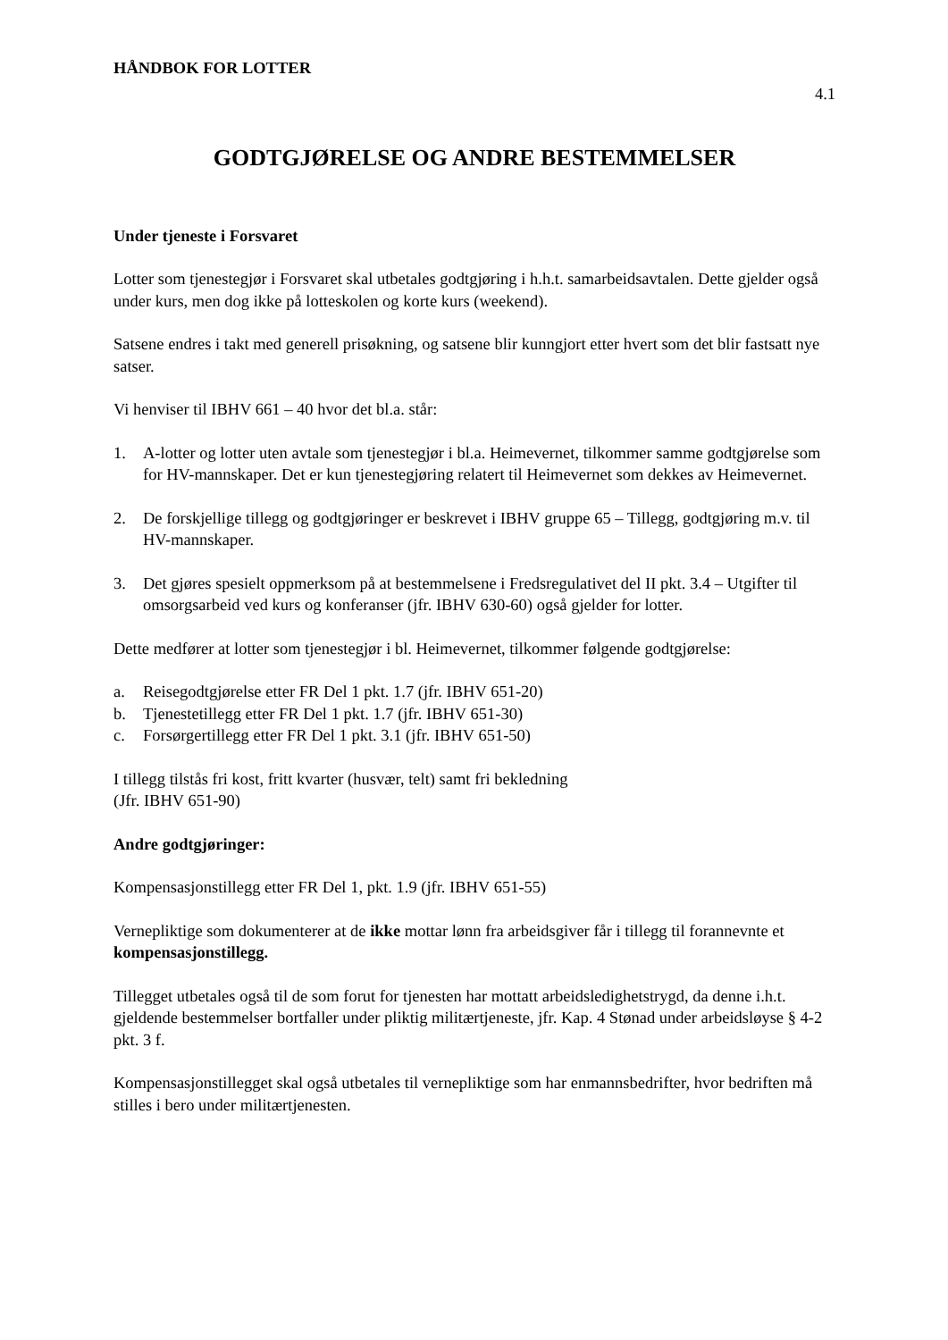HÅNDBOK FOR LOTTER
4.1
GODTGJØRELSE OG ANDRE BESTEMMELSER
Under tjeneste i Forsvaret
Lotter som tjenestegjør i Forsvaret skal utbetales godtgjøring i h.h.t. samarbeidsavtalen. Dette gjelder også under kurs, men dog ikke på lotteskolen og korte kurs (weekend).
Satsene endres i takt med generell prisøkning, og satsene blir kunngjort etter hvert som det blir fastsatt nye satser.
Vi henviser til IBHV 661 – 40 hvor det bl.a. står:
1. A-lotter og lotter uten avtale som tjenestegjør i bl.a. Heimevernet, tilkommer samme godtgjørelse som for HV-mannskaper. Det er kun tjenestegjøring relatert til Heimevernet som dekkes av Heimevernet.
2. De forskjellige tillegg og godtgjøringer er beskrevet i IBHV gruppe 65 – Tillegg, godtgjøring m.v. til HV-mannskaper.
3. Det gjøres spesielt oppmerksom på at bestemmelsene i Fredsregulativet del II pkt. 3.4 – Utgifter til omsorgsarbeid ved kurs og konferanser (jfr. IBHV 630-60) også gjelder for lotter.
Dette medfører at lotter som tjenestegjør i bl. Heimevernet, tilkommer følgende godtgjørelse:
a. Reisegodtgjørelse etter FR Del 1 pkt. 1.7 (jfr. IBHV 651-20)
b. Tjenestetillegg etter FR Del 1 pkt. 1.7 (jfr. IBHV 651-30)
c. Forsørgertillegg etter FR Del 1 pkt. 3.1 (jfr. IBHV 651-50)
I tillegg tilstås fri kost, fritt kvarter (husvær, telt) samt fri bekledning
(Jfr. IBHV 651-90)
Andre godtgjøringer:
Kompensasjonstillegg etter FR Del 1, pkt. 1.9 (jfr. IBHV 651-55)
Vernepliktige som dokumenterer at de ikke mottar lønn fra arbeidsgiver får i tillegg til forannevnte et kompensasjonstillegg.
Tillegget utbetales også til de som forut for tjenesten har mottatt arbeidsledighetstrygd, da denne i.h.t. gjeldende bestemmelser bortfaller under pliktig militærtjeneste, jfr. Kap. 4 Stønad under arbeidsløyse § 4-2 pkt. 3 f.
Kompensasjonstillegget skal også utbetales til vernepliktige som har enmannsbedrifter, hvor bedriften må stilles i bero under militærtjenesten.